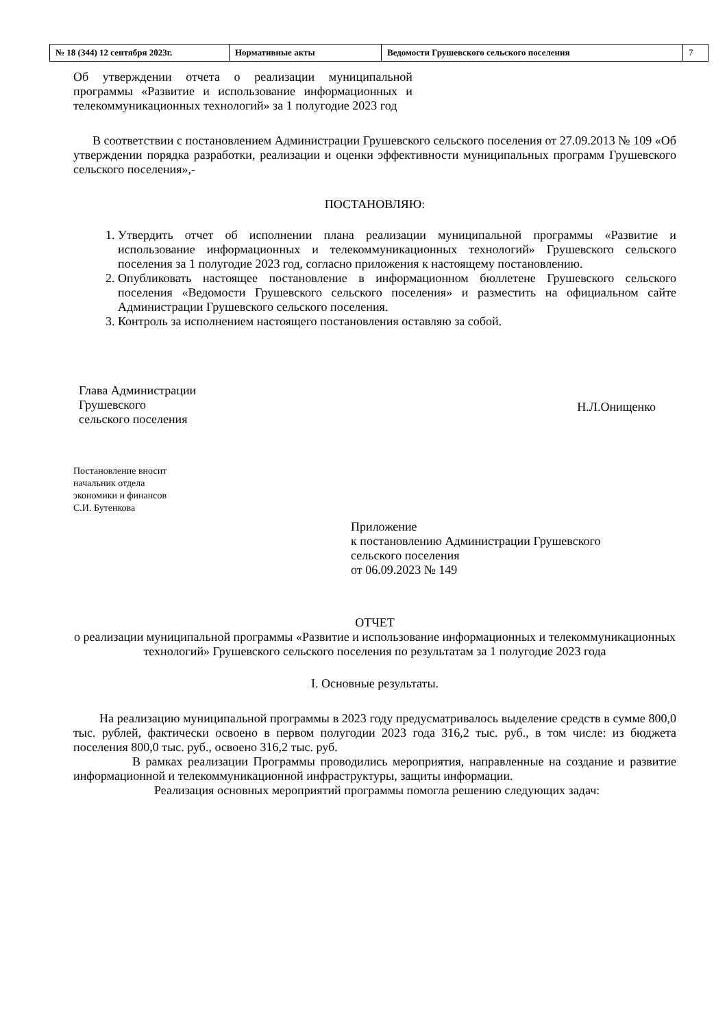| № 18 (344) 12 сентября 2023г. | Нормативные акты | Ведомости Грушевского сельского поселения | 7 |
Об утверждении отчета о реализации муниципальной программы «Развитие и использование информационных и телекоммуникационных технологий» за 1 полугодие 2023 год
В соответствии с постановлением Администрации Грушевского сельского поселения от 27.09.2013 № 109 «Об утверждении порядка разработки, реализации и оценки эффективности муниципальных программ Грушевского сельского поселения»,-
ПОСТАНОВЛЯЮ:
1. Утвердить отчет об исполнении плана реализации муниципальной программы «Развитие и использование информационных и телекоммуникационных технологий» Грушевского сельского поселения за 1 полугодие 2023 год, согласно приложения к настоящему постановлению.
2. Опубликовать настоящее постановление в информационном бюллетене Грушевского сельского поселения «Ведомости Грушевского сельского поселения» и разместить на официальном сайте Администрации Грушевского сельского поселения.
3. Контроль за исполнением настоящего постановления оставляю за собой.
Глава Администрации
Грушевского
сельского поселения
Н.Л.Онищенко
Постановление вносит
начальник отдела
экономики и финансов
С.И. Бутенкова
Приложение
к постановлению Администрации Грушевского
сельского поселения
от 06.09.2023 № 149
ОТЧЕТ
о реализации муниципальной программы «Развитие и использование информационных и телекоммуникационных технологий» Грушевского сельского поселения по результатам за 1 полугодие 2023 года
I. Основные результаты.
На реализацию муниципальной программы в 2023 году предусматривалось выделение средств в сумме 800,0 тыс. рублей, фактически освоено в первом полугодии 2023 года 316,2 тыс. руб., в том числе: из бюджета поселения 800,0 тыс. руб., освоено 316,2 тыс. руб.
В рамках реализации Программы проводились мероприятия, направленные на создание и развитие информационной и телекоммуникационной инфраструктуры, защиты информации.
Реализация основных мероприятий программы помогла решению следующих задач: